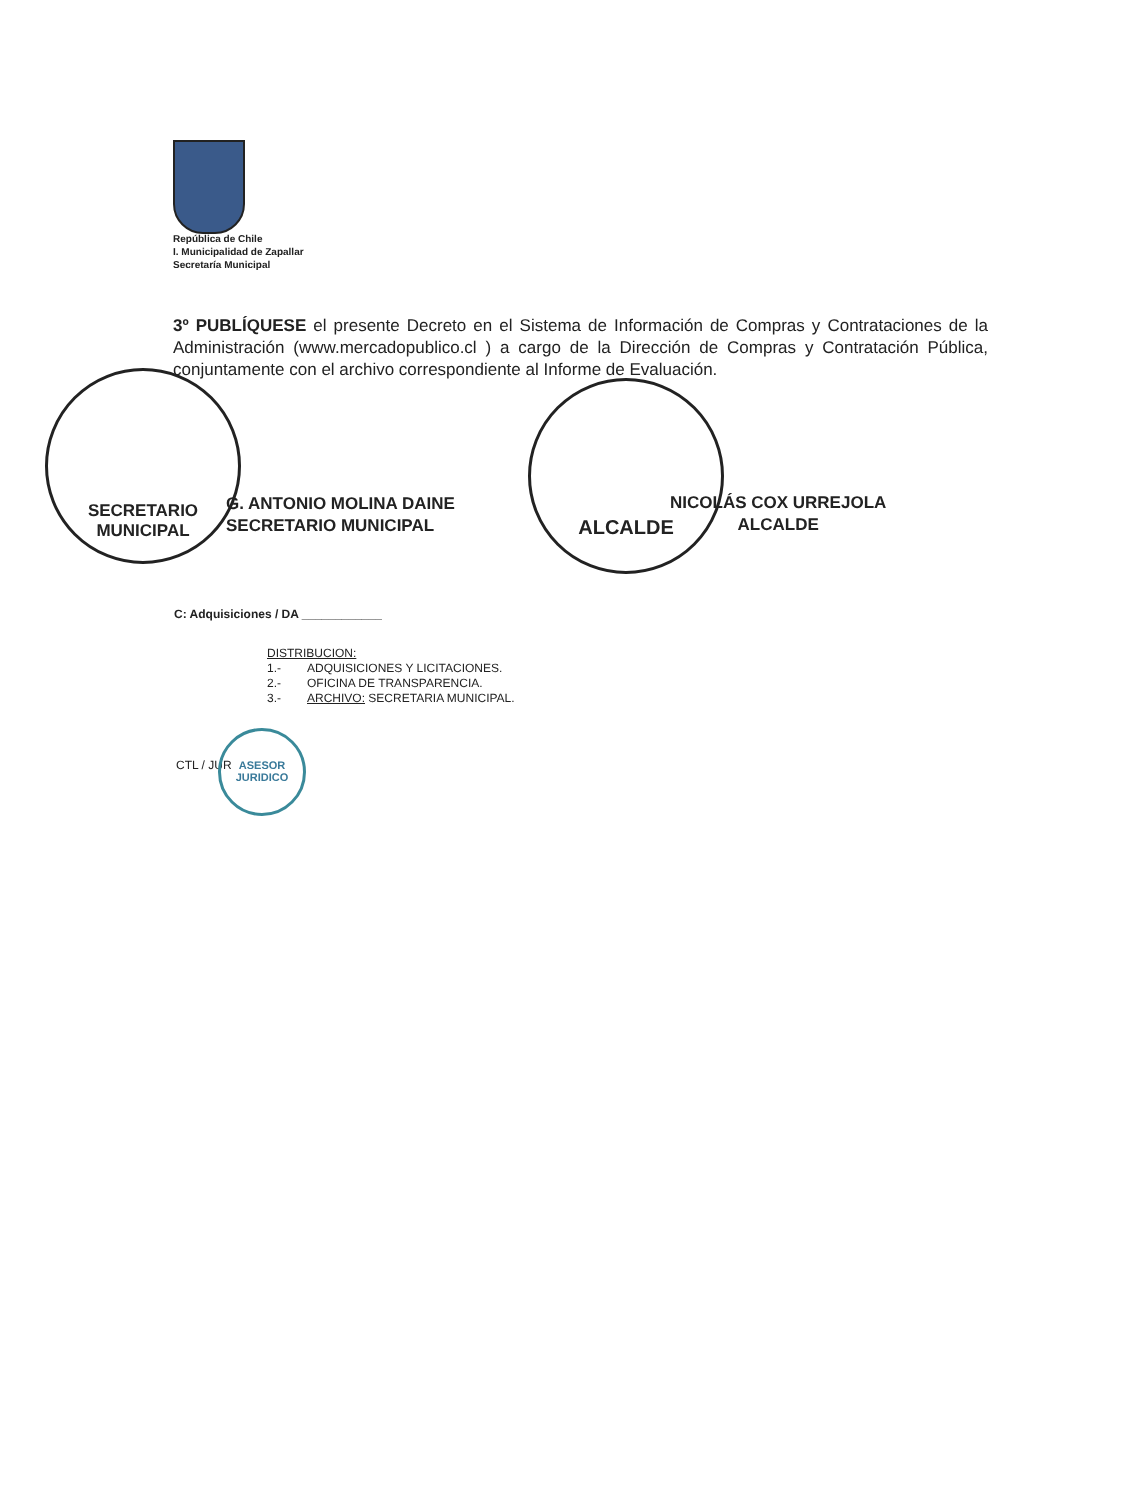República de Chile
I. Municipalidad de Zapallar
Secretaría Municipal
3º PUBLÍQUESE el presente Decreto en el Sistema de Información de Compras y Contrataciones de la Administración (www.mercadopublico.cl ) a cargo de la Dirección de Compras y Contratación Pública, conjuntamente con el archivo correspondiente al Informe de Evaluación.
SECRETARIO
MUNICIPAL
G. ANTONIO MOLINA DAINE
SECRETARIO MUNICIPAL
ALCALDE
NICOLÁS COX URREJOLA
ALCALDE
C: Adquisiciones / DA ____________
DISTRIBUCION:
1.- ADQUISICIONES Y LICITACIONES.
2.- OFICINA DE TRANSPARENCIA.
3.- ARCHIVO: SECRETARIA MUNICIPAL.
CTL / JUR
ASESOR
JURIDICO